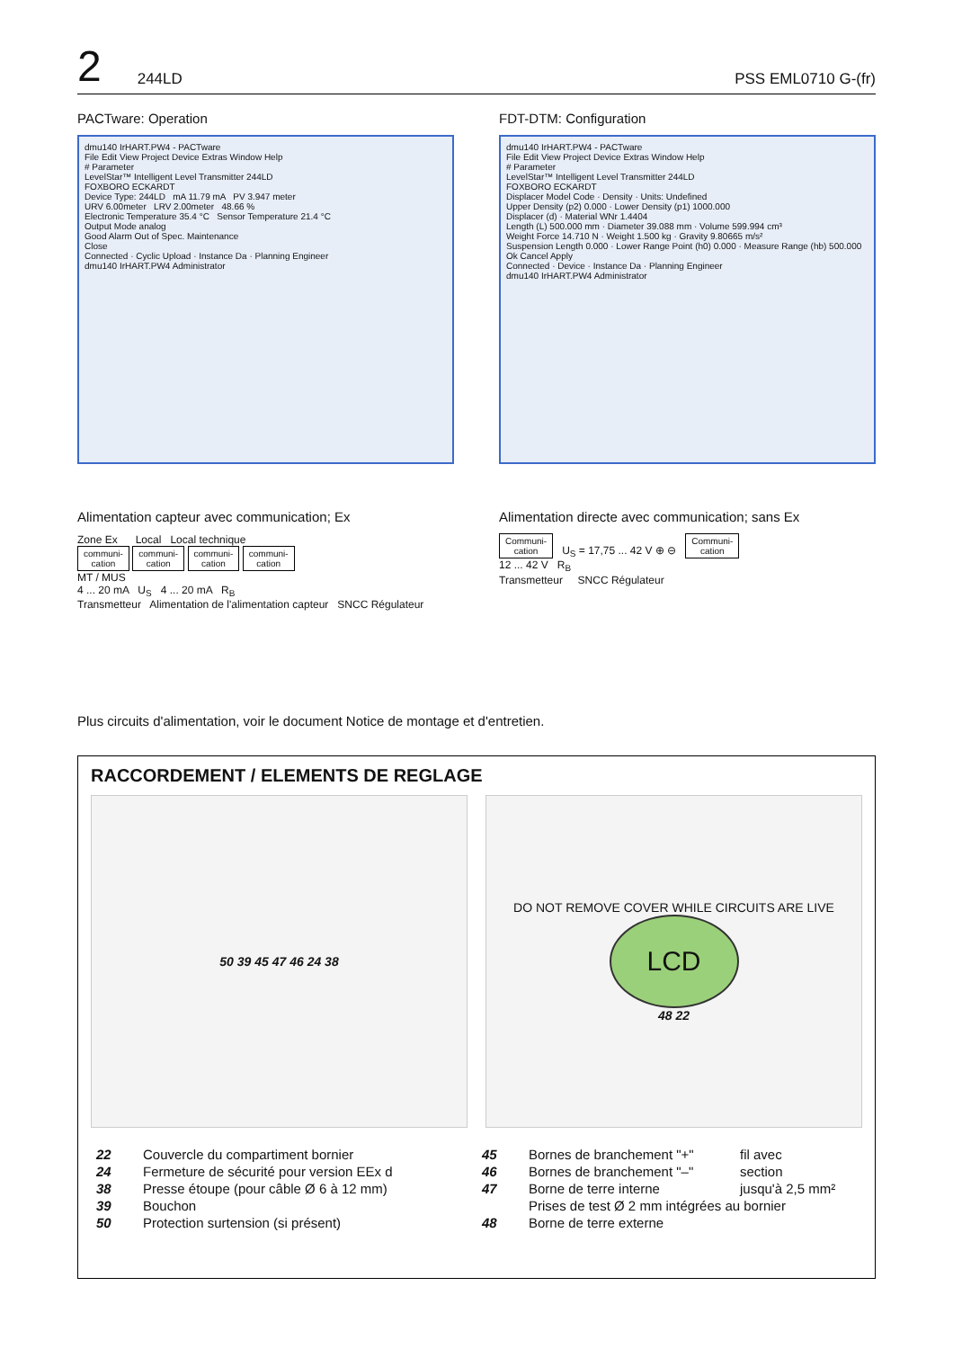2 244LD PSS EML0710 G-(fr)
PACTware: Operation
dmu140 IrHART.PW4 - PACTware
File Edit View Project Device Extras Window Help
# Parameter
LevelStar™ Intelligent Level Transmitter 244LD
FOXBORO ECKARDT
Device Type: 244LD mA 11.79 mA PV 3.947 meter
URV 6.00meter LRV 2.00meter 48.66 %
Electronic Temperature 35.4 °C Sensor Temperature 21.4 °C
Output Mode analog
Good Alarm Out of Spec. Maintenance
Close
Connected · Cyclic Upload · Instance Da · Planning Engineer
dmu140 IrHART.PW4 Administrator
FDT-DTM: Configuration
dmu140 IrHART.PW4 - PACTware
File Edit View Project Device Extras Window Help
# Parameter
LevelStar™ Intelligent Level Transmitter 244LD
FOXBORO ECKARDT
Displacer Model Code · Density · Units: Undefined
Upper Density (p2) 0.000 · Lower Density (p1) 1000.000
Displacer (d) · Material WNr 1.4404
Length (L) 500.000 mm · Diameter 39.088 mm · Volume 599.994 cm³
Weight Force 14.710 N · Weight 1.500 kg · Gravity 9.80665 m/s²
Suspension Length 0.000 · Lower Range Point (h0) 0.000 · Measure Range (hb) 500.000
Ok Cancel Apply
Connected · Device · Instance Da · Planning Engineer
dmu140 IrHART.PW4 Administrator
Alimentation capteur avec communication; Ex
Zone Ex Local Local technique
communi-
cation communi-
cation communi-
cation communi-
cation
MT / MUS
4 ... 20 mA U<sub>S</sub> 4 ... 20 mA R<sub>B</sub>
Transmetteur Alimentation de l'alimentation capteur SNCC Régulateur
Alimentation directe avec communication; sans Ex
Communi-
cation U<sub>S</sub> = 17,75 ... 42 V ⊕ ⊖ Communi-
cation
12 ... 42 V R<sub>B</sub>
Transmetteur SNCC Régulateur
Plus circuits d'alimentation, voir le document Notice de montage et d'entretien.
RACCORDEMENT / ELEMENTS DE REGLAGE
50 39 45 47 46 24 38 DO NOT REMOVE COVER WHILE CIRCUITS ARE LIVE
LCD
48 22
| 22 | Couvercle du compartiment bornier |
| 24 | Fermeture de sécurité pour version EEx d |
| 38 | Presse étoupe (pour câble Ø 6 à 12 mm) |
| 39 | Bouchon |
| 50 | Protection surtension (si présent) |
| 45 | Bornes de branchement "+" | fil avec |
| 46 | Bornes de branchement "–" | section |
| 47 | Borne de terre interne | jusqu'à 2,5 mm² |
| | Prises de test Ø 2 mm intégrées au bornier | |
| 48 | Borne de terre externe | |